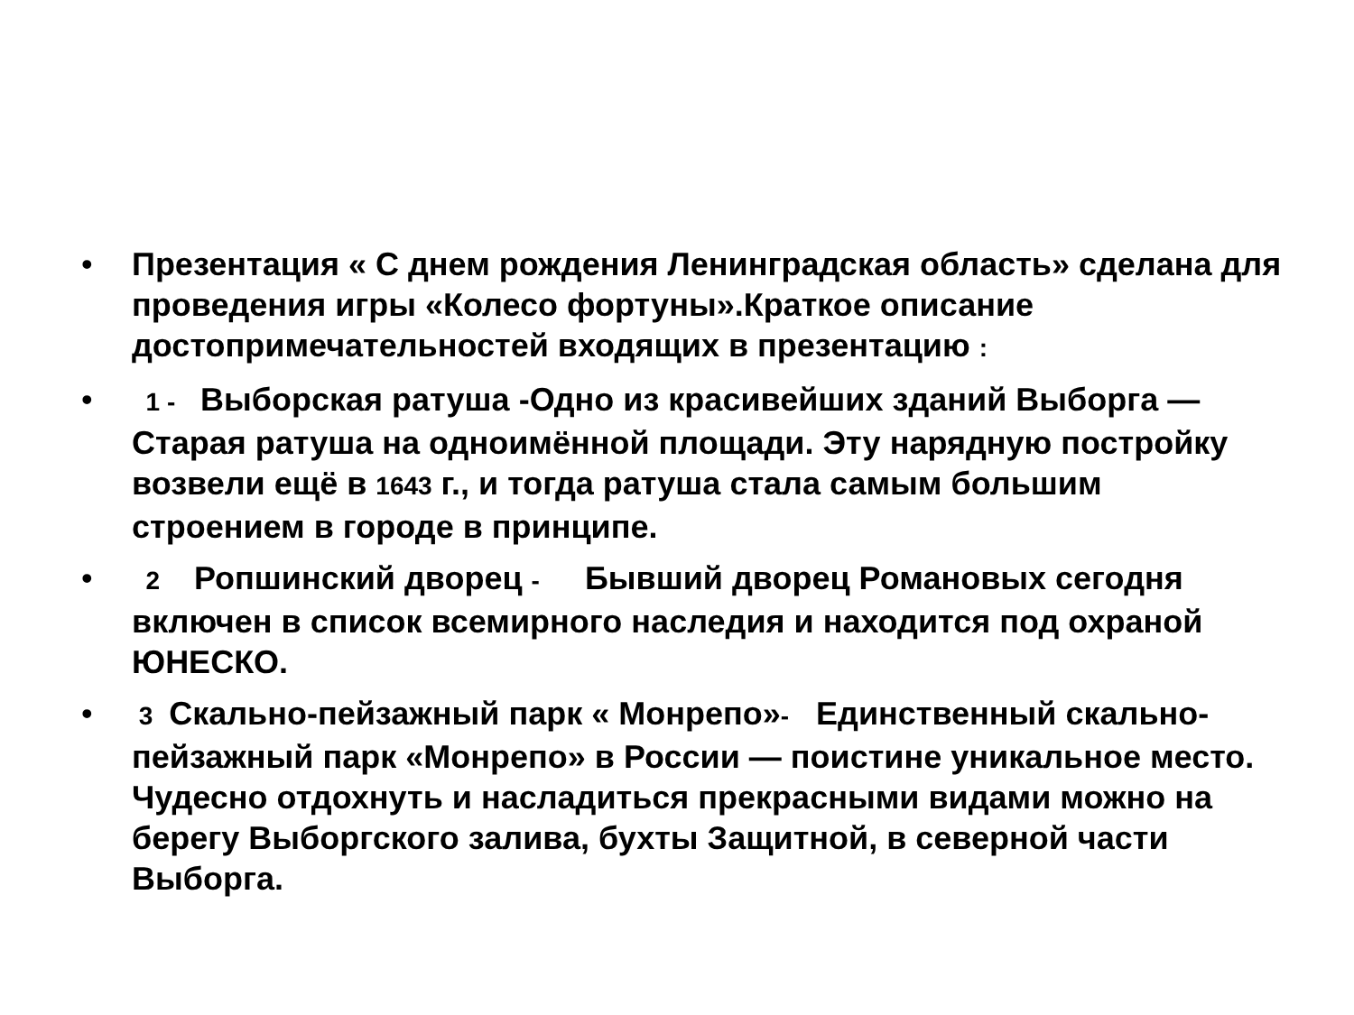• Презентация « С днем рождения Ленинградская область» сделана для проведения игры «Колесо фортуны».Краткое описание достопримечательностей входящих в презентацию :
• 1 - Выборская ратуша -Одно из красивейших зданий Выборга — Старая ратуша на одноимённой площади. Эту нарядную постройку возвели ещё в 1643 г., и тогда ратуша стала самым большим строением в городе в принципе.
• 2 Ропшинский дворец - Бывший дворец Романовых сегодня включен в список всемирного наследия и находится под охраной ЮНЕСКО.
• 3 Скально-пейзажный парк « Монрепо»- Единственный скально-пейзажный парк «Монрепо» в России — поистине уникальное место. Чудесно отдохнуть и насладиться прекрасными видами можно на берегу Выборгского залива, бухты Защитной, в северной части Выборга.